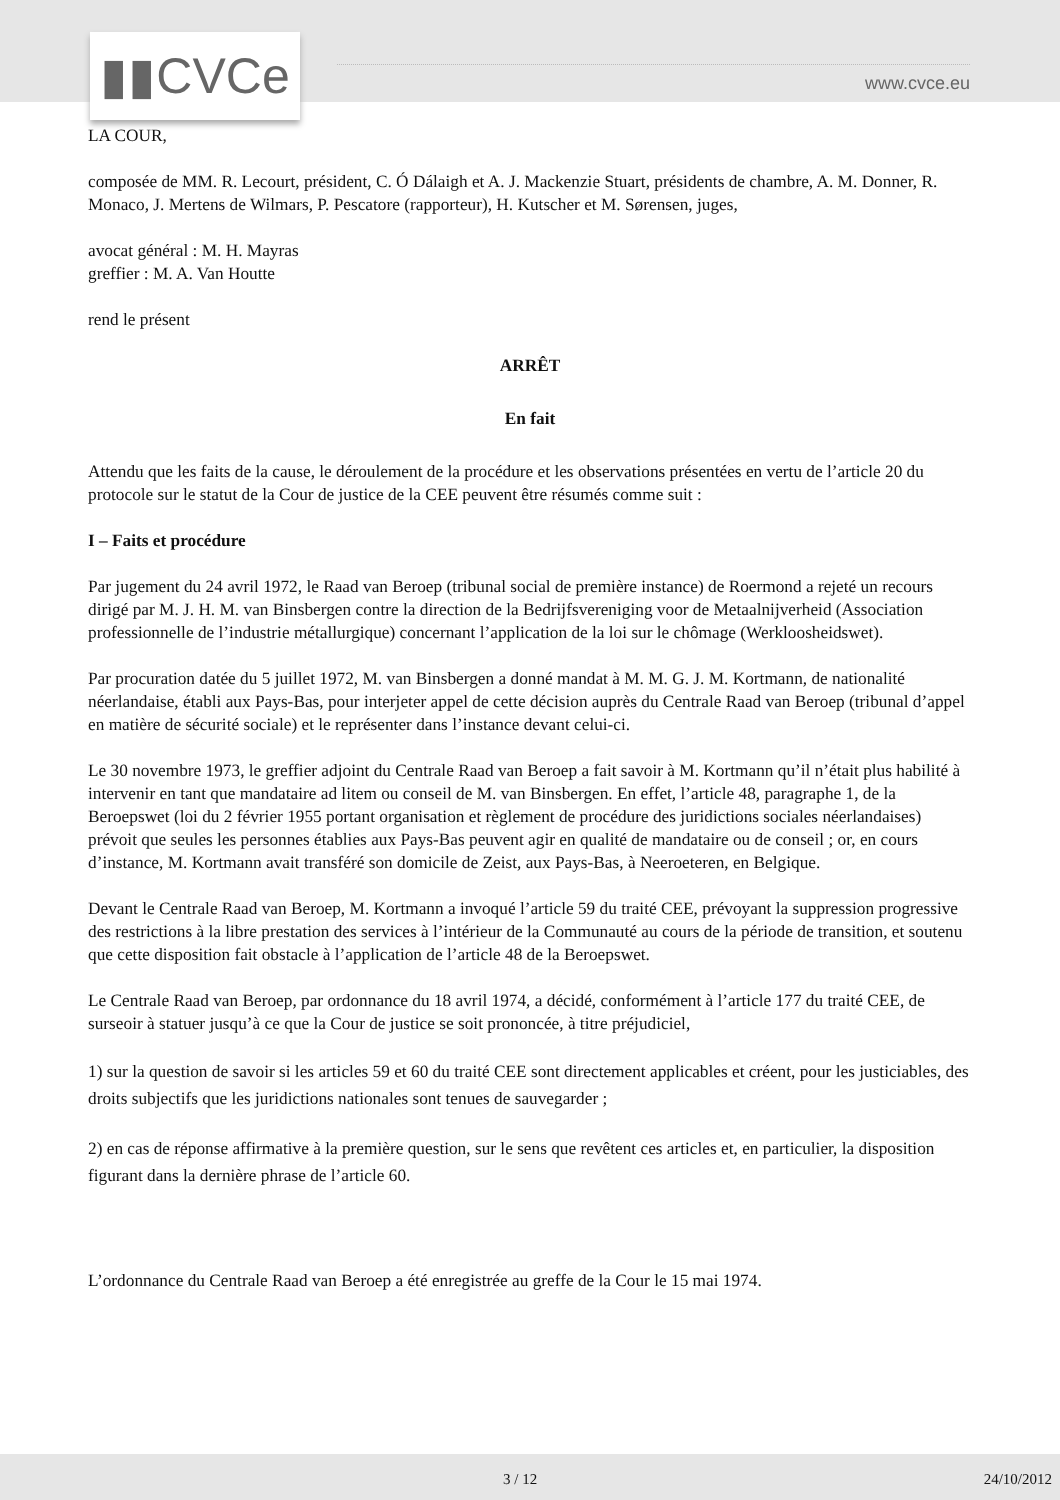▮▮CVCe www.cvce.eu
LA COUR,
composée de MM. R. Lecourt, président, C. Ó Dálaigh et A. J. Mackenzie Stuart, présidents de chambre, A. M. Donner, R. Monaco, J. Mertens de Wilmars, P. Pescatore (rapporteur), H. Kutscher et M. Sørensen, juges,
avocat général : M. H. Mayras
greffier : M. A. Van Houtte
rend le présent
ARRÊT
En fait
Attendu que les faits de la cause, le déroulement de la procédure et les observations présentées en vertu de l’article 20 du protocole sur le statut de la Cour de justice de la CEE peuvent être résumés comme suit :
I – Faits et procédure
Par jugement du 24 avril 1972, le Raad van Beroep (tribunal social de première instance) de Roermond a rejeté un recours dirigé par M. J. H. M. van Binsbergen contre la direction de la Bedrijfsvereniging voor de Metaalnijverheid (Association professionnelle de l’industrie métallurgique) concernant l’application de la loi sur le chômage (Werkloosheidswet).
Par procuration datée du 5 juillet 1972, M. van Binsbergen a donné mandat à M. M. G. J. M. Kortmann, de nationalité néerlandaise, établi aux Pays-Bas, pour interjeter appel de cette décision auprès du Centrale Raad van Beroep (tribunal d’appel en matière de sécurité sociale) et le représenter dans l’instance devant celui-ci.
Le 30 novembre 1973, le greffier adjoint du Centrale Raad van Beroep a fait savoir à M. Kortmann qu’il n’était plus habilité à intervenir en tant que mandataire ad litem ou conseil de M. van Binsbergen. En effet, l’article 48, paragraphe 1, de la Beroepswet (loi du 2 février 1955 portant organisation et règlement de procédure des juridictions sociales néerlandaises) prévoit que seules les personnes établies aux Pays-Bas peuvent agir en qualité de mandataire ou de conseil ; or, en cours d’instance, M. Kortmann avait transféré son domicile de Zeist, aux Pays-Bas, à Neeroeteren, en Belgique.
Devant le Centrale Raad van Beroep, M. Kortmann a invoqué l’article 59 du traité CEE, prévoyant la suppression progressive des restrictions à la libre prestation des services à l’intérieur de la Communauté au cours de la période de transition, et soutenu que cette disposition fait obstacle à l’application de l’article 48 de la Beroepswet.
Le Centrale Raad van Beroep, par ordonnance du 18 avril 1974, a décidé, conformément à l’article 177 du traité CEE, de surseoir à statuer jusqu’à ce que la Cour de justice se soit prononcée, à titre préjudiciel,
1) sur la question de savoir si les articles 59 et 60 du traité CEE sont directement applicables et créent, pour les justiciables, des droits subjectifs que les juridictions nationales sont tenues de sauvegarder ;
2) en cas de réponse affirmative à la première question, sur le sens que revêtent ces articles et, en particulier, la disposition figurant dans la dernière phrase de l’article 60.
L’ordonnance du Centrale Raad van Beroep a été enregistrée au greffe de la Cour le 15 mai 1974.
3 / 12 24/10/2012